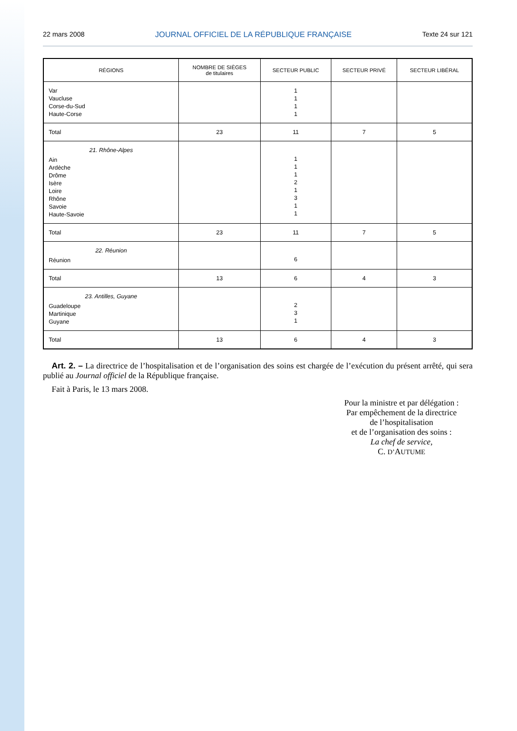22 mars 2008 JOURNAL OFFICIEL DE LA RÉPUBLIQUE FRANÇAISE Texte 24 sur 121
| RÉGIONS | NOMBRE DE SIÈGES de titulaires | SECTEUR PUBLIC | SECTEUR PRIVÉ | SECTEUR LIBÉRAL |
| --- | --- | --- | --- | --- |
| Var Vaucluse Corse-du-Sud Haute-Corse | | 1 1 1 1 | | |
| Total | 23 | 11 | 7 | 5 |
| 21. Rhône-Alpes Ain Ardèche Drôme Isère Loire Rhône Savoie Haute-Savoie | | 1 1 1 2 1 3 1 1 | | |
| Total | 23 | 11 | 7 | 5 |
| 22. Réunion Réunion | | 6 | | |
| Total | 13 | 6 | 4 | 3 |
| 23. Antilles, Guyane Guadeloupe Martinique Guyane | | 2 3 1 | | |
| Total | 13 | 6 | 4 | 3 |
Art. 2. – La directrice de l’hospitalisation et de l’organisation des soins est chargée de l’exécution du présent arrêté, qui sera publié au Journal officiel de la République française.
Fait à Paris, le 13 mars 2008.
Pour la ministre et par délégation :
Par empêchement de la directrice
de l’hospitalisation
et de l’organisation des soins :
La chef de service,
C. D’AUTUME